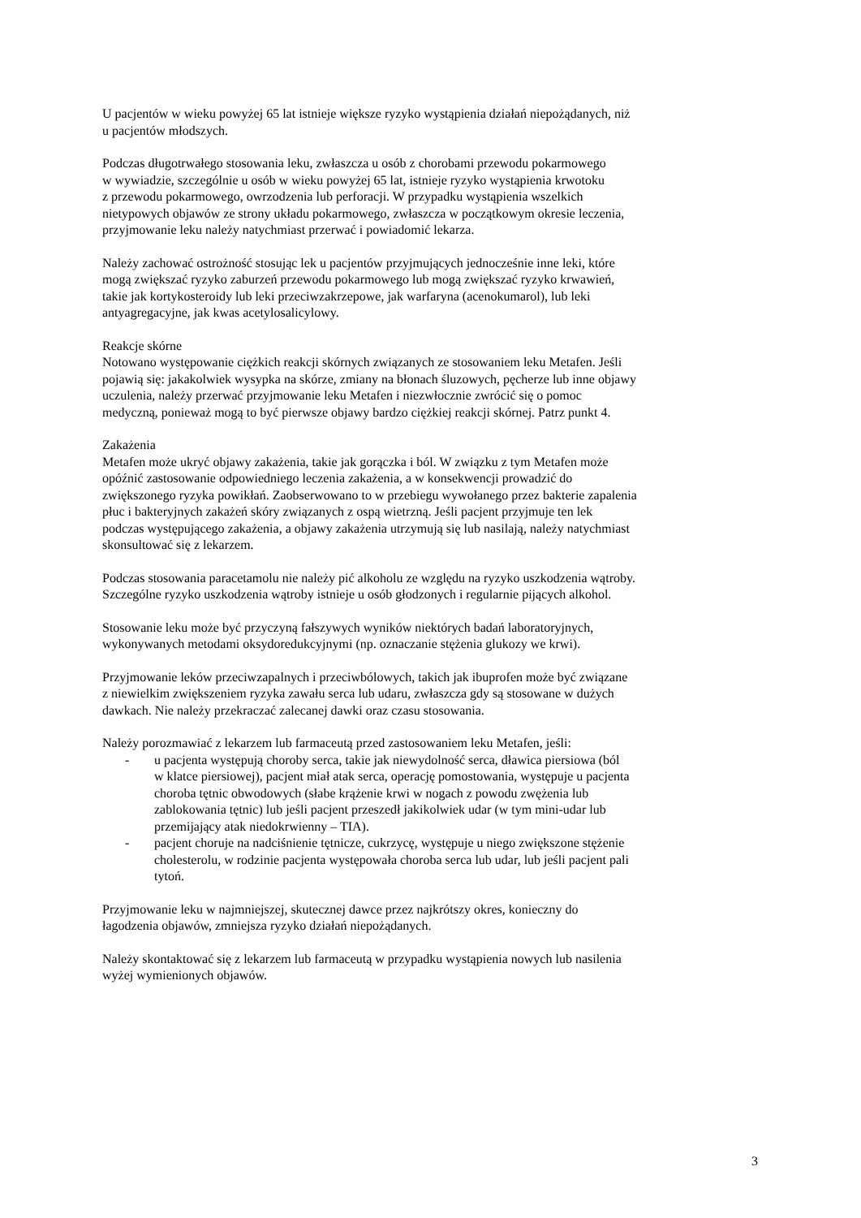U pacjentów w wieku powyżej 65 lat istnieje większe ryzyko wystąpienia działań niepożądanych, niż
u pacjentów młodszych.
Podczas długotrwałego stosowania leku, zwłaszcza u osób z chorobami przewodu pokarmowego
w wywiadzie, szczególnie u osób w wieku powyżej 65 lat, istnieje ryzyko wystąpienia krwotoku
z przewodu pokarmowego, owrzodzenia lub perforacji. W przypadku wystąpienia wszelkich
nietypowych objawów ze strony układu pokarmowego, zwłaszcza w początkowym okresie leczenia,
przyjmowanie leku należy natychmiast przerwać i powiadomić lekarza.
Należy zachować ostrożność stosując lek u pacjentów przyjmujących jednocześnie inne leki, które
mogą zwiększać ryzyko zaburzeń przewodu pokarmowego lub mogą zwiększać ryzyko krwawień,
takie jak kortykosteroidy lub leki przeciwzakrzepowe, jak warfaryna (acenokumarol), lub leki
antyagregacyjne, jak kwas acetylosalicylowy.
Reakcje skórne
Notowano występowanie ciężkich reakcji skórnych związanych ze stosowaniem leku Metafen. Jeśli
pojawią się: jakakolwiek wysypka na skórze, zmiany na błonach śluzowych, pęcherze lub inne objawy
uczulenia, należy przerwać przyjmowanie leku Metafen i niezwłocznie zwrócić się o pomoc
medyczną, ponieważ mogą to być pierwsze objawy bardzo ciężkiej reakcji skórnej. Patrz punkt 4.
Zakażenia
Metafen może ukryć objawy zakażenia, takie jak gorączka i ból. W związku z tym Metafen może
opóźnić zastosowanie odpowiedniego leczenia zakażenia, a w konsekwencji prowadzić do
zwiększonego ryzyka powikłań. Zaobserwowano to w przebiegu wywołanego przez bakterie zapalenia
płuc i bakteryjnych zakażeń skóry związanych z ospą wietrzną. Jeśli pacjent przyjmuje ten lek
podczas występującego zakażenia, a objawy zakażenia utrzymują się lub nasilają, należy natychmiast
skonsultować się z lekarzem.
Podczas stosowania paracetamolu nie należy pić alkoholu ze względu na ryzyko uszkodzenia wątroby.
Szczególne ryzyko uszkodzenia wątroby istnieje u osób głodzonych i regularnie pijących alkohol.
Stosowanie leku może być przyczyną fałszywych wyników niektórych badań laboratoryjnych,
wykonywanych metodami oksydoredukcyjnymi (np. oznaczanie stężenia glukozy we krwi).
Przyjmowanie leków przeciwzapalnych i przeciwbólowych, takich jak ibuprofen może być związane
z niewielkim zwiększeniem ryzyka zawału serca lub udaru, zwłaszcza gdy są stosowane w dużych
dawkach. Nie należy przekraczać zalecanej dawki oraz czasu stosowania.
Należy porozmawiać z lekarzem lub farmaceutą przed zastosowaniem leku Metafen, jeśli:
- u pacjenta występują choroby serca, takie jak niewydolność serca, dławica piersiowa (ból
w klatce piersiowej), pacjent miał atak serca, operację pomostowania, występuje u pacjenta
choroba tętnic obwodowych (słabe krążenie krwi w nogach z powodu zwężenia lub
zablokowania tętnic) lub jeśli pacjent przeszedł jakikolwiek udar (w tym mini-udar lub
przemijający atak niedokrwienny – TIA).
- pacjent choruje na nadciśnienie tętnicze, cukrzycę, występuje u niego zwiększone stężenie
cholesterolu, w rodzinie pacjenta występowała choroba serca lub udar, lub jeśli pacjent pali
tytoń.
Przyjmowanie leku w najmniejszej, skutecznej dawce przez najkrótszy okres, konieczny do
łagodzenia objawów, zmniejsza ryzyko działań niepożądanych.
Należy skontaktować się z lekarzem lub farmaceutą w przypadku wystąpienia nowych lub nasilenia
wyżej wymienionych objawów.
3